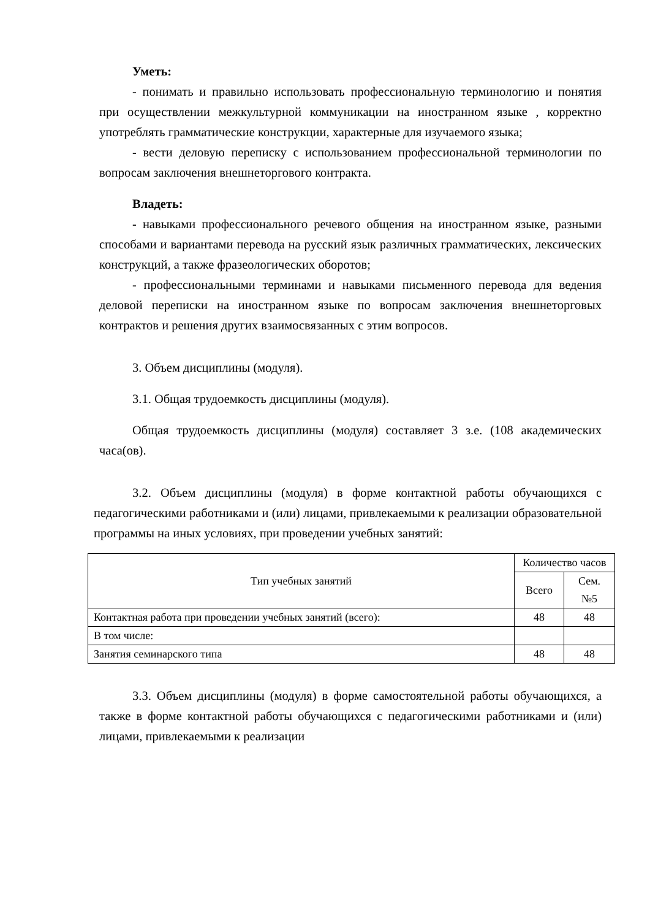Уметь:
- понимать и правильно использовать профессиональную терминологию и понятия при осуществлении межкультурной коммуникации на иностранном языке , корректно употреблять грамматические конструкции, характерные для изучаемого языка;
- вести деловую переписку с использованием профессиональной терминологии по вопросам заключения внешнеторгового контракта.
Владеть:
- навыками профессионального речевого общения на иностранном языке, разными способами и вариантами перевода на русский язык различных грамматических, лексических конструкций, а также фразеологических оборотов;
- профессиональными терминами и навыками письменного перевода для ведения деловой переписки на иностранном языке по вопросам заключения внешнеторговых контрактов и решения других взаимосвязанных с этим вопросов.
3. Объем дисциплины (модуля).
3.1. Общая трудоемкость дисциплины (модуля).
Общая трудоемкость дисциплины (модуля) составляет 3 з.е. (108 академических часа(ов).
3.2. Объем дисциплины (модуля) в форме контактной работы обучающихся с педагогическими работниками и (или) лицами, привлекаемыми к реализации образовательной программы на иных условиях, при проведении учебных занятий:
| Тип учебных занятий | Количество часов | |
| --- | --- | --- |
| | Всего | Сем. №5 |
| Контактная работа при проведении учебных занятий (всего): | 48 | 48 |
| В том числе: | | |
| Занятия семинарского типа | 48 | 48 |
3.3. Объем дисциплины (модуля) в форме самостоятельной работы обучающихся, а также в форме контактной работы обучающихся с педагогическими работниками и (или) лицами, привлекаемыми к реализации